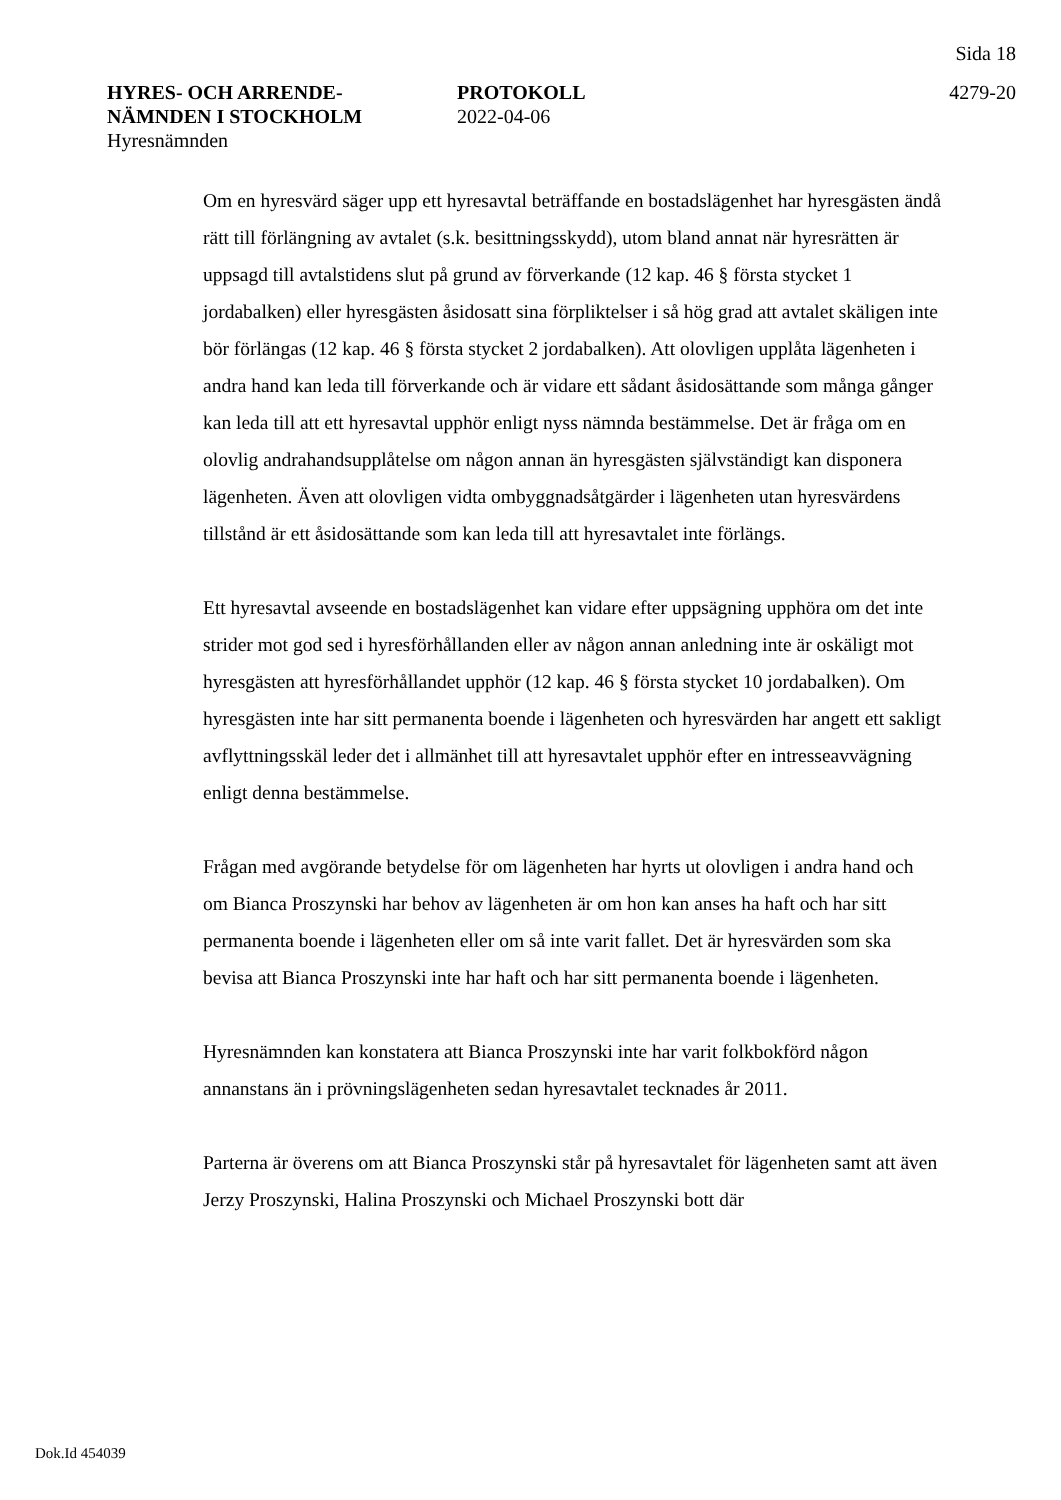Sida 18
HYRES- OCH ARRENDE-
NÄMNDEN I STOCKHOLM
Hyresnämnden
PROTOKOLL
2022-04-06
4279-20
Om en hyresvärd säger upp ett hyresavtal beträffande en bostadslägenhet har hyresgästen ändå rätt till förlängning av avtalet (s.k. besittningsskydd), utom bland annat när hyresrätten är uppsagd till avtalstidens slut på grund av förverkande (12 kap. 46 § första stycket 1 jordabalken) eller hyresgästen åsidosatt sina förpliktelser i så hög grad att avtalet skäligen inte bör förlängas (12 kap. 46 § första stycket 2 jordabalken). Att olovligen upplåta lägenheten i andra hand kan leda till förverkande och är vidare ett sådant åsidosättande som många gånger kan leda till att ett hyresavtal upphör enligt nyss nämnda bestämmelse. Det är fråga om en olovlig andrahandsupplåtelse om någon annan än hyresgästen självständigt kan disponera lägenheten. Även att olovligen vidta ombyggnadsåtgärder i lägenheten utan hyresvärdens tillstånd är ett åsidosättande som kan leda till att hyresavtalet inte förlängs.
Ett hyresavtal avseende en bostadslägenhet kan vidare efter uppsägning upphöra om det inte strider mot god sed i hyresförhållanden eller av någon annan anledning inte är oskäligt mot hyresgästen att hyresförhållandet upphör (12 kap. 46 § första stycket 10 jordabalken). Om hyresgästen inte har sitt permanenta boende i lägenheten och hyresvärden har angett ett sakligt avflyttningsskäl leder det i allmänhet till att hyresavtalet upphör efter en intresseavvägning enligt denna bestämmelse.
Frågan med avgörande betydelse för om lägenheten har hyrts ut olovligen i andra hand och om Bianca Proszynski har behov av lägenheten är om hon kan anses ha haft och har sitt permanenta boende i lägenheten eller om så inte varit fallet. Det är hyresvärden som ska bevisa att Bianca Proszynski inte har haft och har sitt permanenta boende i lägenheten.
Hyresnämnden kan konstatera att Bianca Proszynski inte har varit folkbokförd någon annanstans än i prövningslägenheten sedan hyresavtalet tecknades år 2011.
Parterna är överens om att Bianca Proszynski står på hyresavtalet för lägenheten samt att även Jerzy Proszynski, Halina Proszynski och Michael Proszynski bott där
Dok.Id 454039